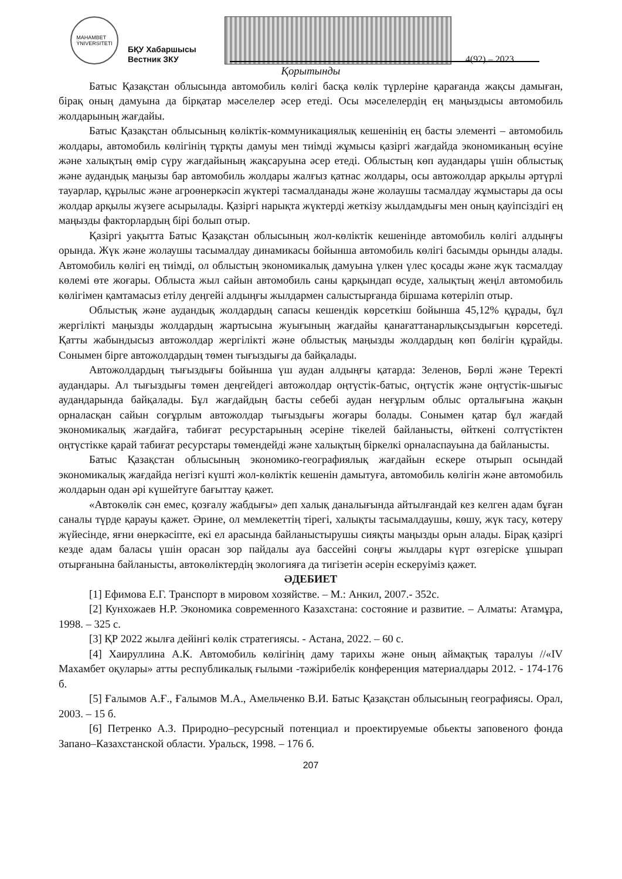MAHAMBET
ÝNIVERSITETI
БҚУ Хабаршысы
Вестник ЗКУ
4(92) – 2023
Қорытынды
Батыс Қазақстан облысында автомобиль көлігі басқа көлік түрлеріне қарағанда жақсы дамыған, бірақ оның дамуына да бірқатар мәселелер әсер етеді. Осы мәселелердің ең маңыздысы автомобиль жолдарының жағдайы.
Батыс Қазақстан облысының көліктік-коммуникациялық кешенінің ең басты элементі – автомобиль жолдары, автомобиль көлігінің тұрқты дамуы мен тиімді жұмысы қазіргі жағдайда экономиканың өсуіне және халықтың өмір сүру жағдайының жақсаруына әсер етеді. Облыстың көп аудандары үшін облыстық және аудандық маңызы бар автомобиль жолдары жалғыз қатнас жолдары, осы автожолдар арқылы әртүрлі тауарлар, құрылыс және агроөнеркәсіп жүктері тасмалданады және жолаушы тасмалдау жұмыстары да осы жолдар арқылы жүзеге асырылады. Қазіргі нарықта жүктерді жеткізу жылдамдығы мен оның қауіпсіздігі ең маңызды факторлардың бірі болып отыр.
Қазіргі уақытта Батыс Қазақстан облысының жол-көліктік кешенінде автомобиль көлігі алдыңғы орында. Жүк және жолаушы тасымалдау динамикасы бойынша автомобиль көлігі басымды орынды алады. Автомобиль көлігі ең тиімді, ол облыстың экономикалық дамуына үлкен үлес қосады және жүк тасмалдау көлемі өте жоғары. Облыста жыл сайын автомобиль саны қарқындап өсуде, халықтың жеңіл автомобиль көлігімен қамтамасыз етілу деңгейі алдыңғы жылдармен салыстырғанда біршама көтеріліп отыр.
Облыстық және аудандық жолдардың сапасы кешендік көрсеткіш бойынша 45,12% құрады, бұл жергілікті маңызды жолдардың жартысына жуығының жағдайы қанағаттанарлықсыздығын көрсетеді. Қатты жабындысыз автожолдар жергілікті және облыстық маңызды жолдардың көп бөлігін құрайды. Сонымен бірге автожолдардың төмен тығыздығы да байқалады.
Автожолдардың тығыздығы бойынша үш аудан алдыңғы қатарда: Зеленов, Бөрлі және Теректі аудандары. Ал тығыздығы төмен деңгейдегі автожолдар оңтүстік-батыс, оңтүстік және оңтүстік-шығыс аудандарында байқалады. Бұл жағдайдың басты себебі аудан неғұрлым облыс орталығына жақын орналасқан сайын соғұрлым автожолдар тығыздығы жоғары болады. Сонымен қатар бұл жағдай экономикалық жағдайға, табиғат ресурстарының әсеріне тікелей байланысты, өйткені солтүстіктен оңтүстікке қарай табиғат ресурстары төмендейді және халықтың біркелкі орналаспауына да байланысты.
Батыс Қазақстан облысының экономико-географиялық жағдайын ескере отырып осындай экономикалық жағдайда негізгі күшті жол-көліктік кешенін дамытуға, автомобиль көлігін және автомобиль жолдарын одан әрі күшейтуге бағыттау қажет.
«Автокөлік сән емес, қозғалу жабдығы» деп халық даналығында айтылғандай кез келген адам бұған саналы түрде қарауы қажет. Әрине, ол мемлекеттің тірегі, халықты тасымалдаушы, көшу, жүк тасу, көтеру жүйесінде, яғни өнеркәсіпте, екі ел арасында байланыстырушы сияқты маңызды орын алады. Бірақ қазіргі кезде адам баласы үшін орасан зор пайдалы ауа бассейні соңғы жылдары күрт өзгеріске ұшырап отырғанына байланысты, автокөліктердің экологияға да тигізетін әсерін ескеруіміз қажет.
ӘДЕБИЕТ
[1] Ефимова Е.Г. Транспорт в мировом хозяйстве. – М.: Анкил, 2007.- 352с.
[2] Кунхожаев Н.Р. Экономика современного Казахстана: состояние и развитие. – Алматы: Атамұра, 1998. – 325 с.
[3] ҚР 2022 жылға дейінгі көлік стратегиясы. - Астана, 2022. – 60 с.
[4] Хаируллина А.К. Автомобиль көлігінің даму тарихы және оның аймақтық таралуы //«IV Махамбет оқулары» атты республикалық ғылыми -тәжірибелік конференция материалдары 2012. - 174-176 б.
[5] Ғалымов А.Ғ., Ғалымов М.А., Амельченко В.И. Батыс Қазақстан облысының географиясы. Орал, 2003. – 15 б.
[6] Петренко А.З. Природно–ресурсный потенциал и проектируемые обьекты заповеного фонда Запано–Казахстанской области. Уральск, 1998. – 176 б.
207